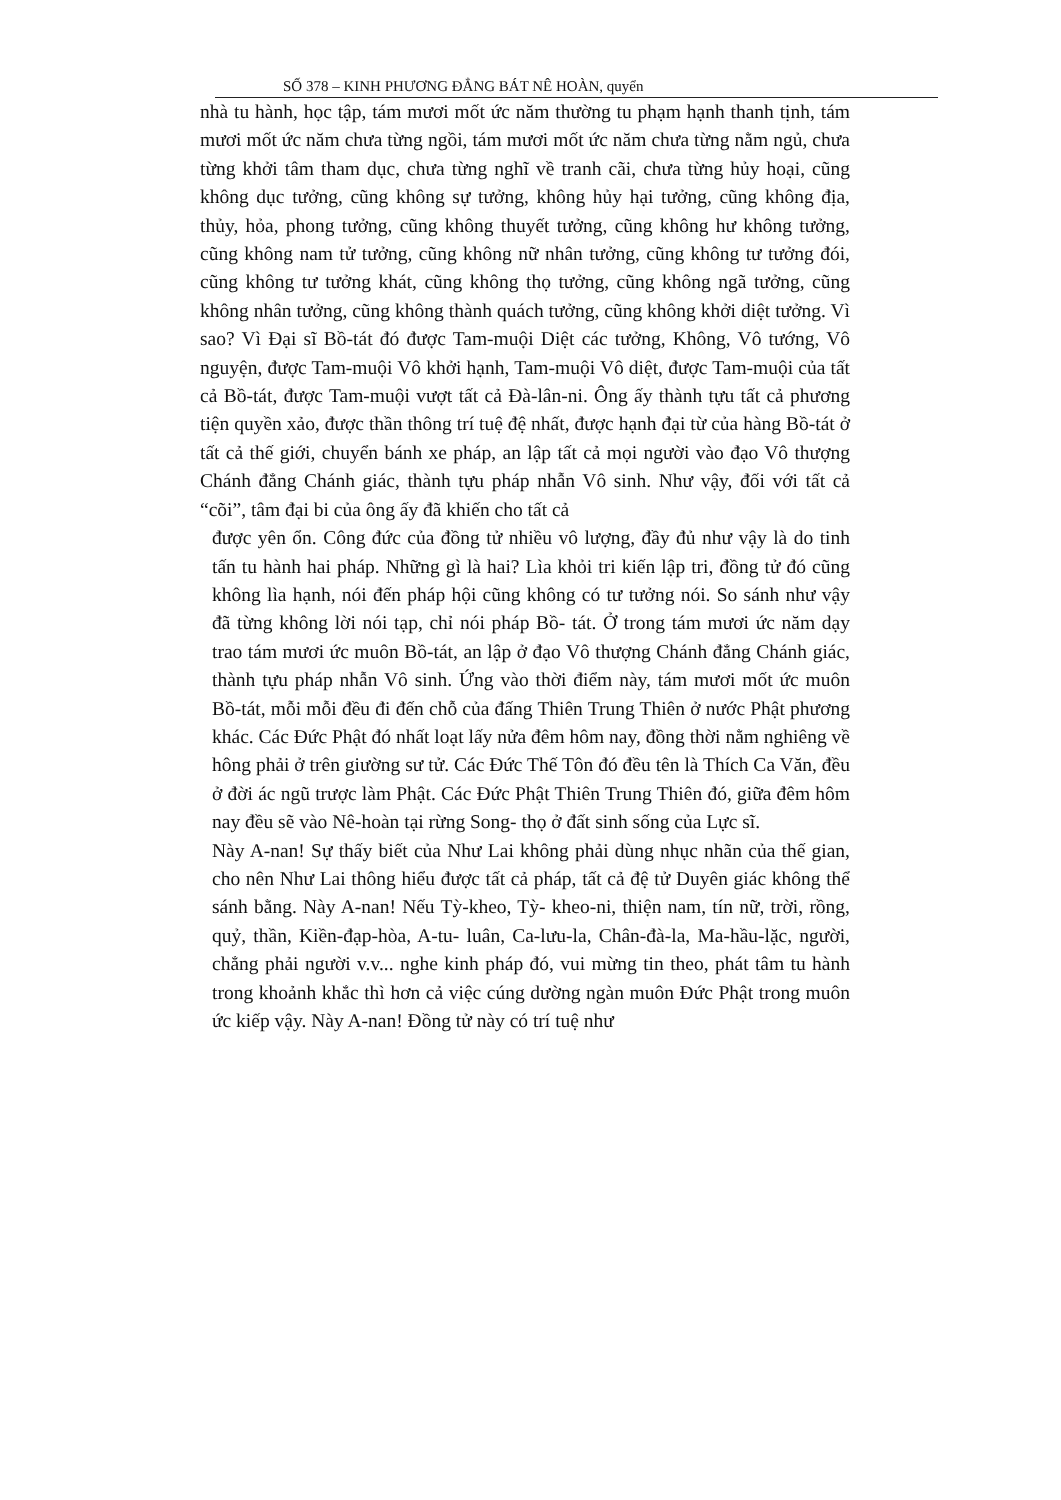SỐ 378 – KINH PHƯƠNG ĐẲNG BÁT NÊ HOÀN, quyển
nhà tu hành, học tập, tám mươi mốt ức năm thường tu phạm hạnh thanh tịnh, tám mươi mốt ức năm chưa từng ngồi, tám mươi mốt ức năm chưa từng nằm ngủ, chưa từng khởi tâm tham dục, chưa từng nghĩ về tranh cãi, chưa từng hủy hoại, cũng không dục tưởng, cũng không sự tưởng, không hủy hại tưởng, cũng không địa, thủy, hỏa, phong tưởng, cũng không thuyết tưởng, cũng không hư không tưởng, cũng không nam tử tưởng, cũng không nữ nhân tưởng, cũng không tư tưởng đói, cũng không tư tưởng khát, cũng không thọ tưởng, cũng không ngã tưởng, cũng không nhân tưởng, cũng không thành quách tưởng, cũng không khởi diệt tưởng. Vì sao? Vì Đại sĩ Bồ-tát đó được Tam-muội Diệt các tưởng, Không, Vô tướng, Vô nguyện, được Tam-muội Vô khởi hạnh, Tam-muội Vô diệt, được Tam-muội của tất cả Bồ-tát, được Tam-muội vượt tất cả Đà-lân-ni. Ông ấy thành tựu tất cả phương tiện quyền xảo, được thần thông trí tuệ đệ nhất, được hạnh đại từ của hàng Bồ-tát ở tất cả thế giới, chuyển bánh xe pháp, an lập tất cả mọi người vào đạo Vô thượng Chánh đẳng Chánh giác, thành tựu pháp nhẫn Vô sinh. Như vậy, đối với tất cả “cõi”, tâm đại bi của ông ấy đã khiến cho tất cả
được yên ổn. Công đức của đồng tử nhiều vô lượng, đầy đủ như vậy là do tinh tấn tu hành hai pháp. Những gì là hai? Lìa khỏi tri kiến lập tri, đồng tử đó cũng không lìa hạnh, nói đến pháp hội cũng không có tư tưởng nói. So sánh như vậy đã từng không lời nói tạp, chỉ nói pháp Bồ- tát. Ở trong tám mươi ức năm dạy trao tám mươi ức muôn Bồ-tát, an lập ở đạo Vô thượng Chánh đẳng Chánh giác, thành tựu pháp nhẫn Vô sinh. Ứng vào thời điểm này, tám mươi mốt ức muôn Bồ-tát, mỗi mỗi đều đi đến chỗ của đấng Thiên Trung Thiên ở nước Phật phương khác. Các Đức Phật đó nhất loạt lấy nửa đêm hôm nay, đồng thời nằm nghiêng về hông phải ở trên giường sư tử. Các Đức Thế Tôn đó đều tên là Thích Ca Văn, đều ở đời ác ngũ trược làm Phật. Các Đức Phật Thiên Trung Thiên đó, giữa đêm hôm nay đều sẽ vào Nê-hoàn tại rừng Song- thọ ở đất sinh sống của Lực sĩ.
Này A-nan! Sự thấy biết của Như Lai không phải dùng nhục nhãn của thế gian, cho nên Như Lai thông hiểu được tất cả pháp, tất cả đệ tử Duyên giác không thể sánh bằng. Này A-nan! Nếu Tỳ-kheo, Tỳ- kheo-ni, thiện nam, tín nữ, trời, rồng, quỷ, thần, Kiền-đạp-hòa, A-tu- luân, Ca-lưu-la, Chân-đà-la, Ma-hầu-lặc, người, chẳng phải người v.v... nghe kinh pháp đó, vui mừng tin theo, phát tâm tu hành trong khoảnh khắc thì hơn cả việc cúng dường ngàn muôn Đức Phật trong muôn ức kiếp vậy. Này A-nan! Đồng tử này có trí tuệ như